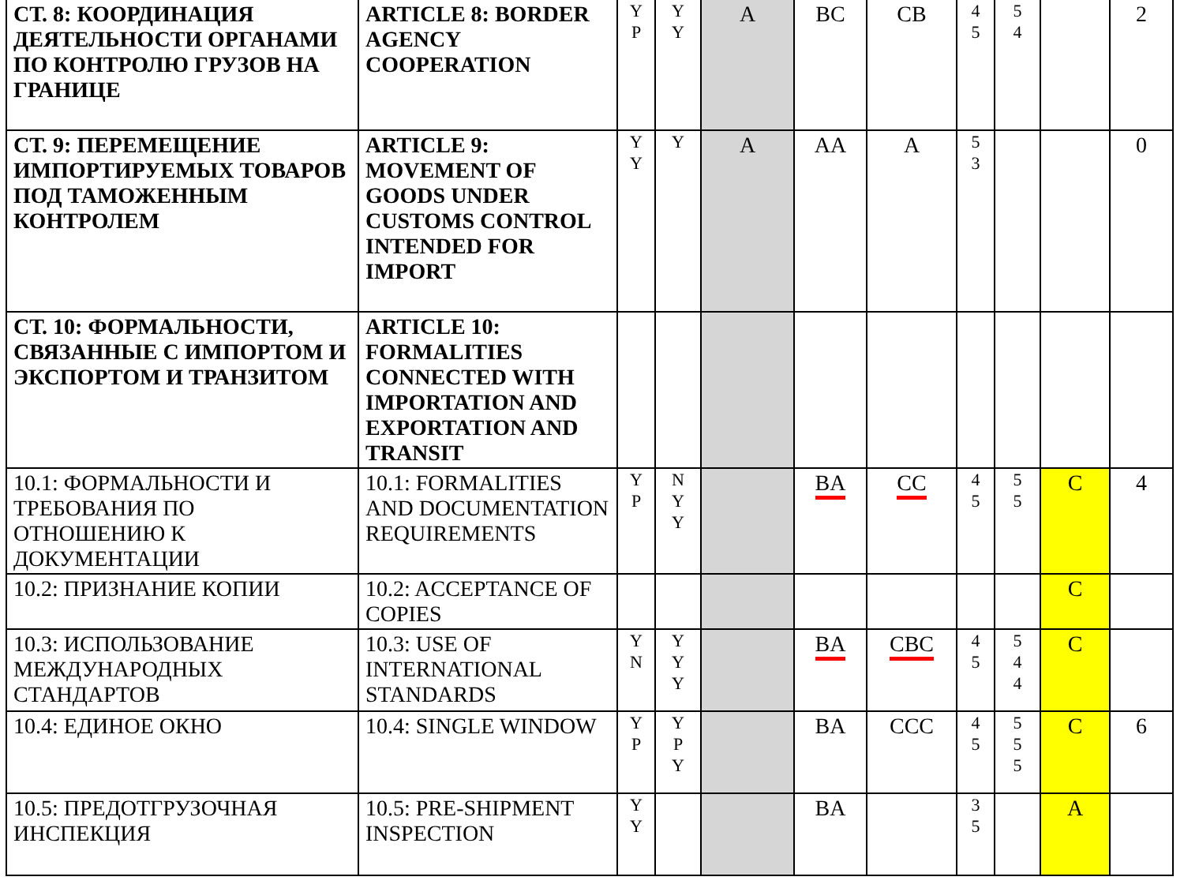| СТ. 8: КООРДИНАЦИЯ ДЕЯТЕЛЬНОСТИ ОРГАНАМИ ПО КОНТРОЛЮ ГРУЗОВ НА ГРАНИЦЕ | ARTICLE 8: BORDER AGENCY COOPERATION | Y P | Y Y | A | BC | CB | 4 5 | 5 4 | | 2 |
| СТ. 9: ПЕРЕМЕЩЕНИЕ ИМПОРТИРУЕМЫХ ТОВАРОВ ПОД ТАМОЖЕННЫМ КОНТРОЛЕМ | ARTICLE 9: MOVEMENT OF GOODS UNDER CUSTOMS CONTROL INTENDED FOR IMPORT | Y Y | Y | A | AA | A | 5 3 | | | 0 |
| СТ. 10: ФОРМАЛЬНОСТИ, СВЯЗАННЫЕ С ИМПОРТОМ И ЭКСПОРТОМ И ТРАНЗИТОМ | ARTICLE 10: FORMALITIES CONNECTED WITH IMPORTATION AND EXPORTATION AND TRANSIT | | | | | | | | | |
| 10.1: ФОРМАЛЬНОСТИ И ТРЕБОВАНИЯ ПО ОТНОШЕНИЮ К ДОКУМЕНТАЦИИ | 10.1: FORMALITIES AND DOCUMENTATION REQUIREMENTS | Y P | N Y Y | | BA | CC | 4 5 | 5 5 | C | 4 |
| 10.2: ПРИЗНАНИЕ КОПИИ | 10.2: ACCEPTANCE OF COPIES | | | | | | | | C | |
| 10.3: ИСПОЛЬЗОВАНИЕ МЕЖДУНАРОДНЫХ СТАНДАРТОВ | 10.3: USE OF INTERNATIONAL STANDARDS | Y N | Y Y Y | | BA | CBC | 4 5 | 5 4 4 | C | |
| 10.4: ЕДИНОЕ ОКНО | 10.4: SINGLE WINDOW | Y P | Y P Y | | BA | CCC | 4 5 | 5 5 5 | C | 6 |
| 10.5: ПРЕДОТГРУЗОЧНАЯ ИНСПЕКЦИЯ | 10.5: PRE-SHIPMENT INSPECTION | Y Y | | | BA | | 3 5 | | A | |